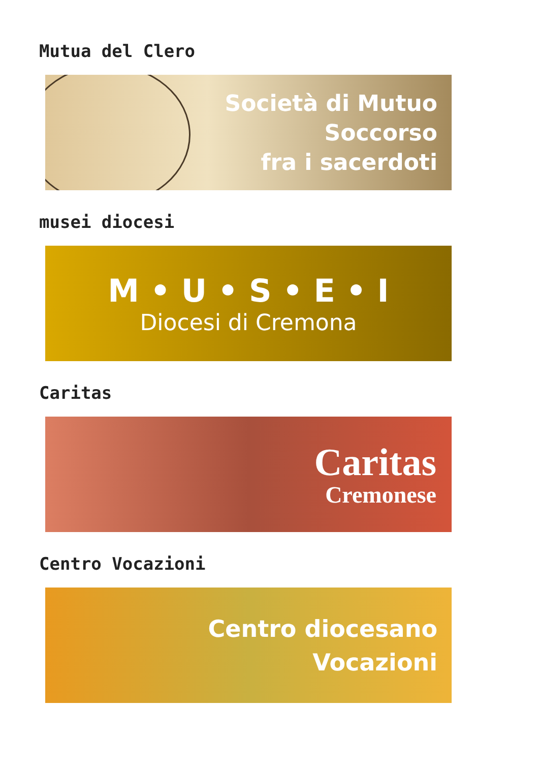Mutua del Clero
Società di Mutuo
Soccorso
fra i sacerdoti
musei diocesi
M • U • S • E • I
Diocesi di Cremona
Caritas
Caritas
Cremonese
Centro Vocazioni
Centro diocesano
Vocazioni